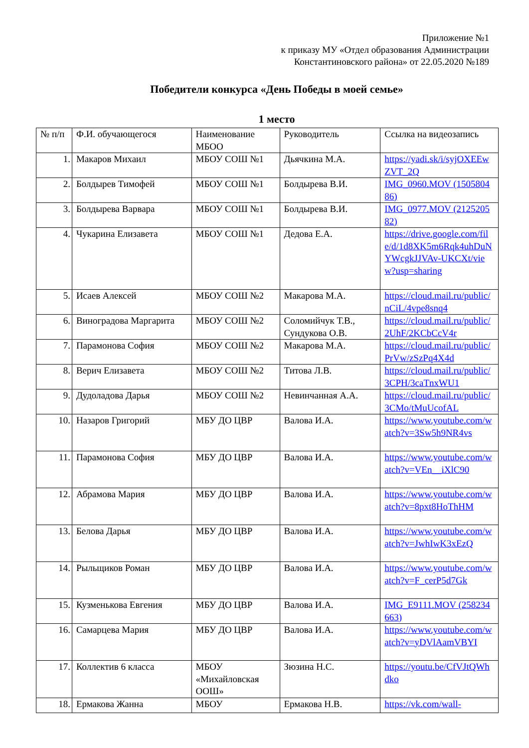Приложение №1
к приказу МУ «Отдел образования Администрации
Константиновского района» от 22.05.2020 №189
Победители конкурса «День Победы в моей семье»
1 место
| № п/п | Ф.И. обучающегося | Наименование МБОО | Руководитель | Ссылка на видеозапись |
| --- | --- | --- | --- | --- |
| 1. | Макаров Михаил | МБОУ СОШ №1 | Дьячкина М.А. | https://yadi.sk/i/syjOXEEwZVT_2Q |
| 2. | Болдырев Тимофей | МБОУ СОШ №1 | Болдырева В.И. | IMG_0960.MOV (150580486) |
| 3. | Болдырева Варвара | МБОУ СОШ №1 | Болдырева В.И. | IMG_0977.MOV (212520582) |
| 4. | Чукарина Елизавета | МБОУ СОШ №1 | Дедова Е.А. | https://drive.google.com/file/d/1d8XK5m6Rqk4uhDuNYWcgkJJVAv-UKCXt/view?usp=sharing |
| 5. | Исаев Алексей | МБОУ СОШ №2 | Макарова М.А. | https://cloud.mail.ru/public/nCiL/4vpe8snq4 |
| 6. | Виноградова Маргарита | МБОУ СОШ №2 | Соломийчук Т.В., Сундукова О.В. | https://cloud.mail.ru/public/2UhF/2KCbCcV4r |
| 7. | Парамонова София | МБОУ СОШ №2 | Макарова М.А. | https://cloud.mail.ru/public/PrVw/zSzPq4X4d |
| 8. | Верич Елизавета | МБОУ СОШ №2 | Титова Л.В. | https://cloud.mail.ru/public/3CPH/3caTnxWU1 |
| 9. | Дудоладова Дарья | МБОУ СОШ №2 | Невинчанная А.А. | https://cloud.mail.ru/public/3CMo/tMuUcofAL |
| 10. | Назаров Григорий | МБУ ДО ЦВР | Валова И.А. | https://www.youtube.com/watch?v=3Sw5h9NR4vs |
| 11. | Парамонова София | МБУ ДО ЦВР | Валова И.А. | https://www.youtube.com/watch?v=VEn__iXlC90 |
| 12. | Абрамова Мария | МБУ ДО ЦВР | Валова И.А. | https://www.youtube.com/watch?v=8pxt8HoThHM |
| 13. | Белова Дарья | МБУ ДО ЦВР | Валова И.А. | https://www.youtube.com/watch?v=JwhIwK3xEzQ |
| 14. | Рыльщиков Роман | МБУ ДО ЦВР | Валова И.А. | https://www.youtube.com/watch?v=F_cerP5d7Gk |
| 15. | Кузменькова Евгения | МБУ ДО ЦВР | Валова И.А. | IMG_E9111.MOV (258234663) |
| 16. | Самарцева Мария | МБУ ДО ЦВР | Валова И.А. | https://www.youtube.com/watch?v=yDVlAamVBYI |
| 17. | Коллектив 6 класса | МБОУ «Михайловская ООШ» | Зюзина Н.С. | https://youtu.be/CfVJtQWhdko |
| 18. | Ермакова Жанна | МБОУ | Ермакова Н.В. | https://vk.com/wall- |